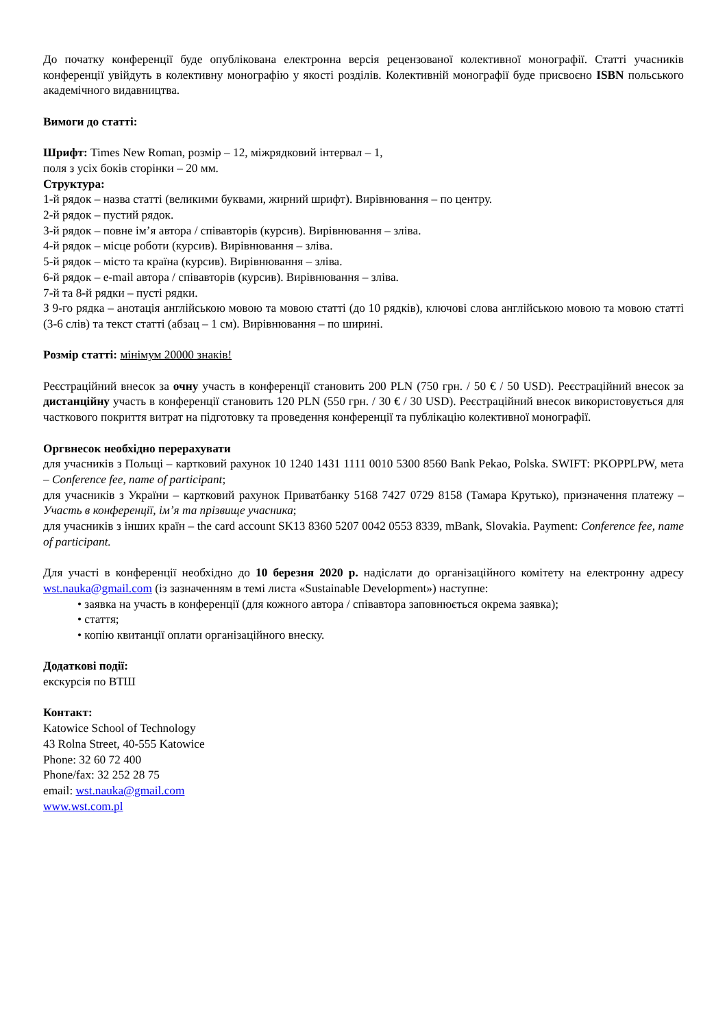До початку конференції буде опублікована електронна версія рецензованої колективної монографії. Статті учасників конференції увійдуть в колективну монографію у якості розділів. Колективній монографії буде присвоєно ISBN польського академічного видавництва.
Вимоги до статті:
Шрифт: Times New Roman, розмір – 12, міжрядковий інтервал – 1,
поля з усіх боків сторінки – 20 мм.
Структура:
1-й рядок – назва статті (великими буквами, жирний шрифт). Вирівнювання – по центру.
2-й рядок – пустий рядок.
3-й рядок – повне ім’я автора / співавторів (курсив). Вирівнювання – зліва.
4-й рядок – місце роботи (курсив). Вирівнювання – зліва.
5-й рядок – місто та країна (курсив). Вирівнювання – зліва.
6-й рядок – e-mail автора / співавторів (курсив). Вирівнювання – зліва.
7-й та 8-й рядки – пусті рядки.
З 9-го рядка – анотація англійською мовою та мовою статті (до 10 рядків), ключові слова англійською мовою та мовою статті (3-6 слів) та текст статті (абзац – 1 см). Вирівнювання – по ширині.
Розмір статті: мінімум 20000 знаків!
Реєстраційний внесок за очну участь в конференції становить 200 PLN (750 грн. / 50 € / 50 USD). Реєстраційний внесок за дистанційну участь в конференції становить 120 PLN (550 грн. / 30 € / 30 USD). Реєстраційний внесок використовується для часткового покриття витрат на підготовку та проведення конференції та публікацію колективної монографії.
Оргвнесок необхідно перерахувати
для учасників з Польщі – картковий рахунок 10 1240 1431 1111 0010 5300 8560 Bank Pekao, Polska. SWIFT: PKOPPLPW, мета – Conference fee, name of participant;
для учасників з України – картковий рахунок Приватбанку 5168 7427 0729 8158 (Тамара Крутько), призначення платежу – Участь в конференції, ім’я та прізвище учасника;
для учасників з інших країн – the card account SK13 8360 5207 0042 0553 8339, mBank, Slovakia. Payment: Conference fee, name of participant.
Для участі в конференції необхідно до 10 березня 2020 р. надіслати до організаційного комітету на електронну адресу wst.nauka@gmail.com (із зазначенням в темі листа «Sustainable Development») наступне:
• заявка на участь в конференції (для кожного автора / співавтора заповнюється окрема заявка);
• стаття;
• копію квитанції оплати організаційного внеску.
Додаткові події:
екскурсія по ВТШ
Контакт:
Katowice School of Technology
43 Rolna Street, 40-555 Katowice
Phone: 32 60 72 400
Phone/fax: 32 252 28 75
email: wst.nauka@gmail.com
www.wst.com.pl